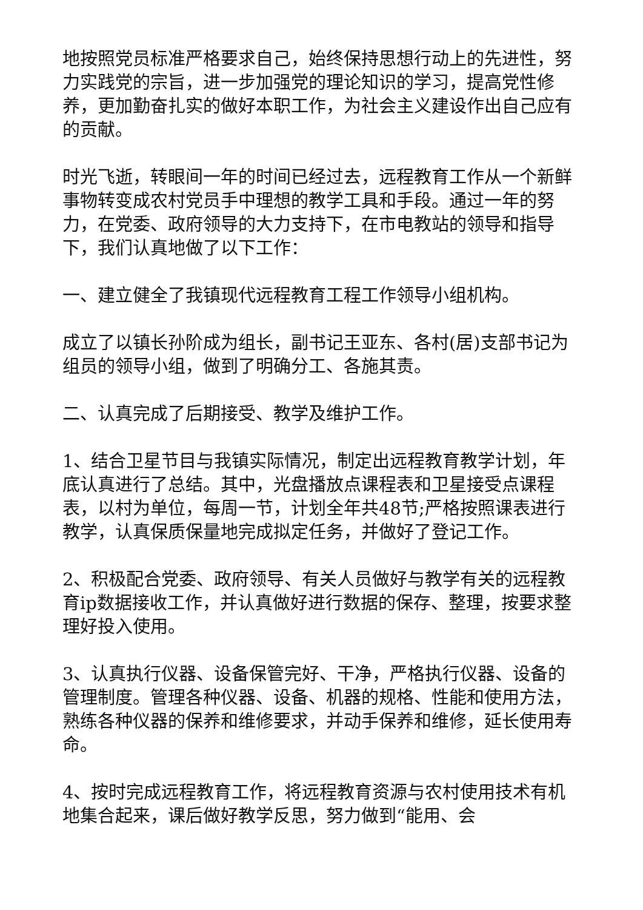地按照党员标准严格要求自己，始终保持思想行动上的先进性，努力实践党的宗旨，进一步加强党的理论知识的学习，提高党性修养，更加勤奋扎实的做好本职工作，为社会主义建设作出自己应有的贡献。
时光飞逝，转眼间一年的时间已经过去，远程教育工作从一个新鲜事物转变成农村党员手中理想的教学工具和手段。通过一年的努力，在党委、政府领导的大力支持下，在市电教站的领导和指导下，我们认真地做了以下工作：
一、建立健全了我镇现代远程教育工程工作领导小组机构。
成立了以镇长孙阶成为组长，副书记王亚东、各村(居)支部书记为组员的领导小组，做到了明确分工、各施其责。
二、认真完成了后期接受、教学及维护工作。
1、结合卫星节目与我镇实际情况，制定出远程教育教学计划，年底认真进行了总结。其中，光盘播放点课程表和卫星接受点课程表，以村为单位，每周一节，计划全年共48节;严格按照课表进行教学，认真保质保量地完成拟定任务，并做好了登记工作。
2、积极配合党委、政府领导、有关人员做好与教学有关的远程教育ip数据接收工作，并认真做好进行数据的保存、整理，按要求整理好投入使用。
3、认真执行仪器、设备保管完好、干净，严格执行仪器、设备的管理制度。管理各种仪器、设备、机器的规格、性能和使用方法，熟练各种仪器的保养和维修要求，并动手保养和维修，延长使用寿命。
4、按时完成远程教育工作，将远程教育资源与农村使用技术有机地集合起来，课后做好教学反思，努力做到“能用、会